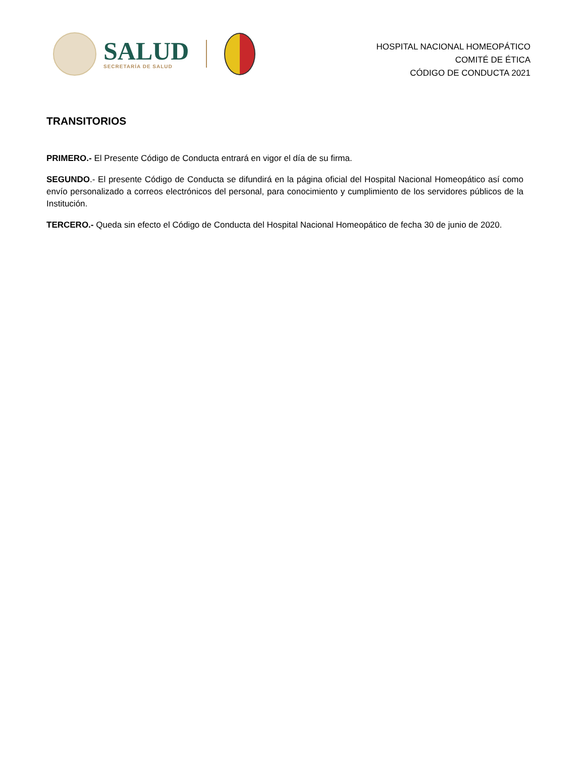SALUD
SECRETARÍA DE SALUD
HOSPITAL NACIONAL HOMEOPÁTICO
COMITÉ DE ÉTICA
CÓDIGO DE CONDUCTA 2021
TRANSITORIOS
PRIMERO.- El Presente Código de Conducta entrará en vigor el día de su firma.
SEGUNDO.- El presente Código de Conducta se difundirá en la página oficial del Hospital Nacional Homeopático así como envío personalizado a correos electrónicos del personal, para conocimiento y cumplimiento de los servidores públicos de la Institución.
TERCERO.- Queda sin efecto el Código de Conducta del Hospital Nacional Homeopático de fecha 30 de junio de 2020.